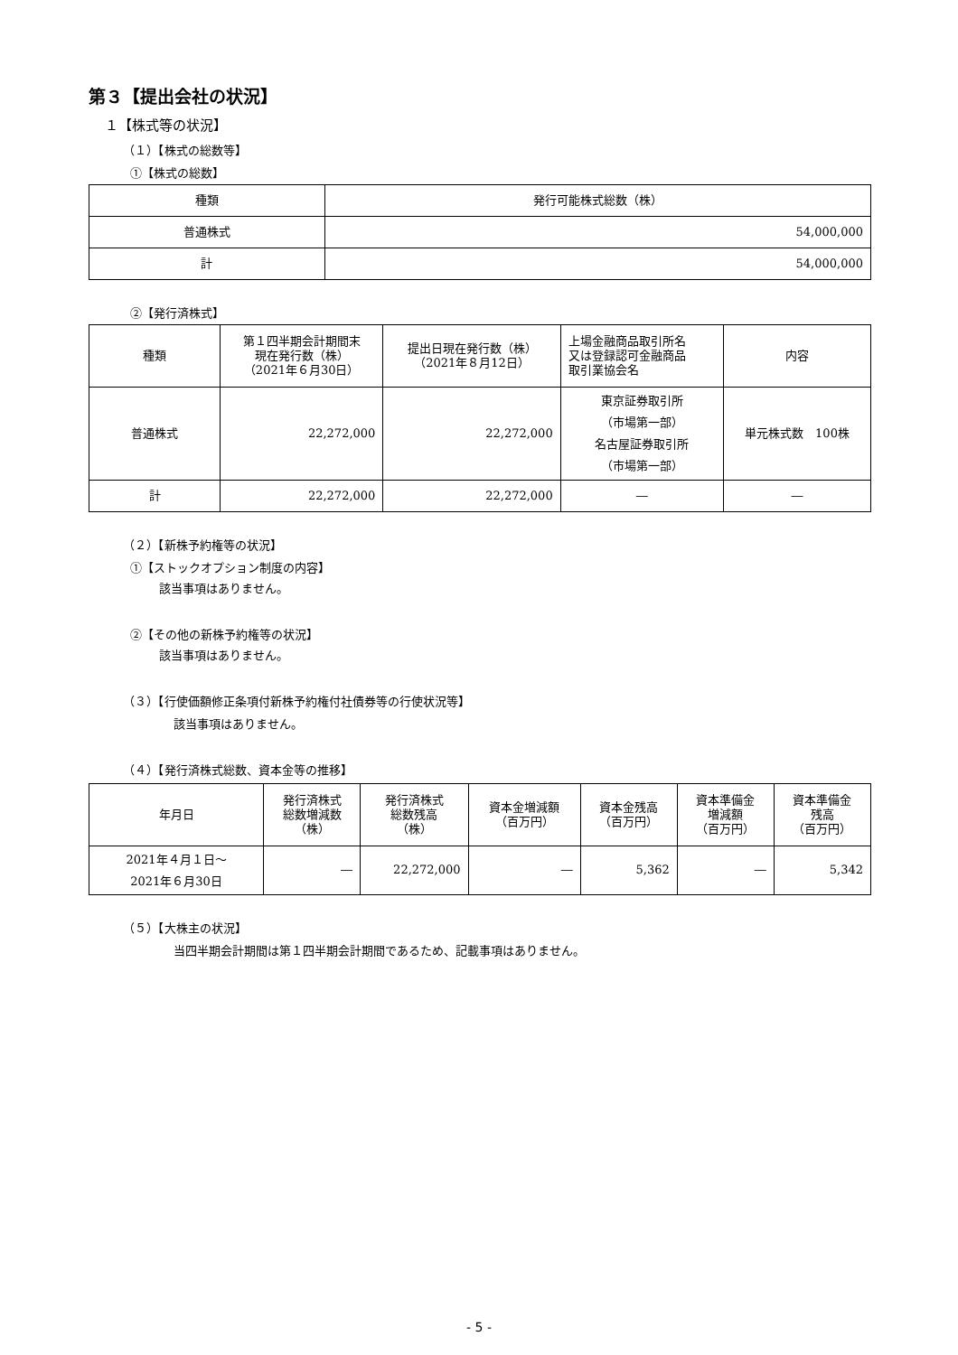第３【提出会社の状況】
１【株式等の状況】
（１）【株式の総数等】
①【株式の総数】
| 種類 | 発行可能株式総数（株） |
| --- | --- |
| 普通株式 | 54,000,000 |
| 計 | 54,000,000 |
②【発行済株式】
| 種類 | 第１四半期会計期間末 現在発行数（株） （2021年６月30日） | 提出日現在発行数（株） （2021年８月12日） | 上場金融商品取引所名 又は登録認可金融商品 取引業協会名 | 内容 |
| --- | --- | --- | --- | --- |
| 普通株式 | 22,272,000 | 22,272,000 | 東京証券取引所 （市場第一部） 名古屋証券取引所 （市場第一部） | 単元株式数 100株 |
| 計 | 22,272,000 | 22,272,000 | ― | ― |
（２）【新株予約権等の状況】
①【ストックオプション制度の内容】
該当事項はありません。
②【その他の新株予約権等の状況】
該当事項はありません。
（３）【行使価額修正条項付新株予約権付社債券等の行使状況等】
該当事項はありません。
（４）【発行済株式総数、資本金等の推移】
| 年月日 | 発行済株式 総数増減数 （株） | 発行済株式 総数残高 （株） | 資本金増減額 （百万円） | 資本金残高 （百万円） | 資本準備金 増減額 （百万円） | 資本準備金 残高 （百万円） |
| --- | --- | --- | --- | --- | --- | --- |
| 2021年４月１日～ 2021年６月30日 | ― | 22,272,000 | ― | 5,362 | ― | 5,342 |
（５）【大株主の状況】
当四半期会計期間は第１四半期会計期間であるため、記載事項はありません。
- 5 -